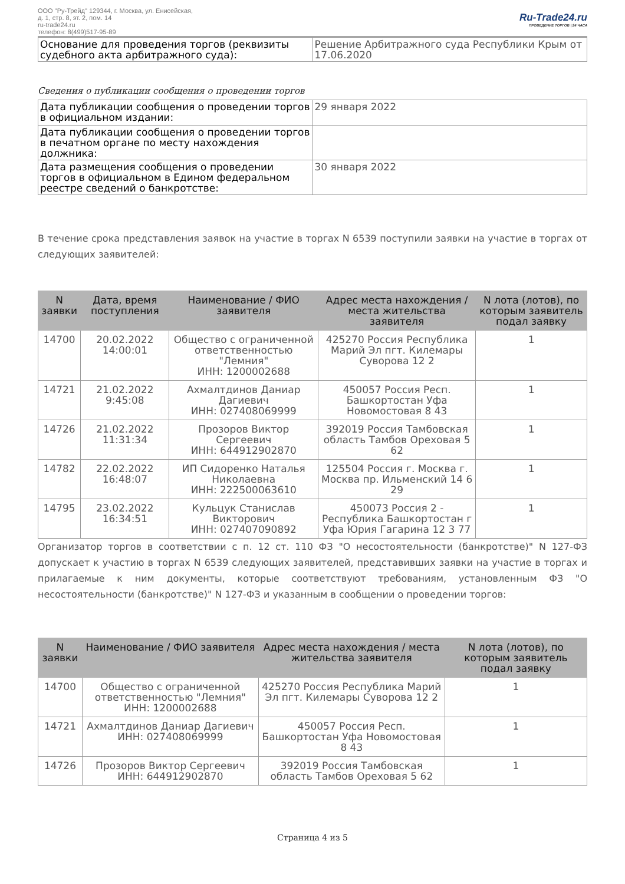ООО "Ру-Трейд" 129344, г. Москва, ул. Енисейская,
д. 1, стр. 8, эт. 2, пом. 14
ru-trade24.ru
телефон: 8(499)517-95-89
Ru-Trade24.ru
ПРОВЕДЕНИЕ ТОРГОВ | 24 ЧАСА
| Основание для проведения торгов (реквизиты судебного акта арбитражного суда): | Решение Арбитражного суда Республики Крым от 17.06.2020 |
Сведения о публикации сообщения о проведении торгов
| Дата публикации сообщения о проведении торгов в официальном издании: | 29 января 2022 |
| Дата публикации сообщения о проведении торгов в печатном органе по месту нахождения должника: | |
| Дата размещения сообщения о проведении торгов в официальном в Едином федеральном реестре сведений о банкротстве: | 30 января 2022 |
В течение срока представления заявок на участие в торгах N 6539 поступили заявки на участие в торгах от следующих заявителей:
| N заявки | Дата, время поступления | Наименование / ФИО заявителя | Адрес места нахождения / места жительства заявителя | N лота (лотов), по которым заявитель подал заявку |
| --- | --- | --- | --- | --- |
| 14700 | 20.02.2022 14:00:01 | Общество с ограниченной ответственностью "Лемния" ИНН: 1200002688 | 425270 Россия Республика Марий Эл пгт. Килемары Суворова 12 2 | 1 |
| 14721 | 21.02.2022 9:45:08 | Ахмалтдинов Даниар Дагиевич ИНН: 027408069999 | 450057 Россия Респ. Башкортостан Уфа Новомостовая 8 43 | 1 |
| 14726 | 21.02.2022 11:31:34 | Прозоров Виктор Сергеевич ИНН: 644912902870 | 392019 Россия Тамбовская область Тамбов Ореховая 5 62 | 1 |
| 14782 | 22.02.2022 16:48:07 | ИП Сидоренко Наталья Николаевна ИНН: 222500063610 | 125504 Россия г. Москва г. Москва пр. Ильменский 14 6 29 | 1 |
| 14795 | 23.02.2022 16:34:51 | Кульцук Станислав Викторович ИНН: 027407090892 | 450073 Россия 2 - Республика Башкортостан г Уфа Юрия Гагарина 12 3 77 | 1 |
Организатор торгов в соответствии с п. 12 ст. 110 ФЗ "О несостоятельности (банкротстве)" N 127-ФЗ допускает к участию в торгах N 6539 следующих заявителей, представивших заявки на участие в торгах и прилагаемые к ним документы, которые соответствуют требованиям, установленным ФЗ "О несостоятельности (банкротстве)" N 127-ФЗ и указанным в сообщении о проведении торгов:
| N заявки | Наименование / ФИО заявителя | Адрес места нахождения / места жительства заявителя | N лота (лотов), по которым заявитель подал заявку |
| --- | --- | --- | --- |
| 14700 | Общество с ограниченной ответственностью "Лемния" ИНН: 1200002688 | 425270 Россия Республика Марий Эл пгт. Килемары Суворова 12 2 | 1 |
| 14721 | Ахмалтдинов Даниар Дагиевич ИНН: 027408069999 | 450057 Россия Респ. Башкортостан Уфа Новомостовая 8 43 | 1 |
| 14726 | Прозоров Виктор Сергеевич ИНН: 644912902870 | 392019 Россия Тамбовская область Тамбов Ореховая 5 62 | 1 |
Страница 4 из 5